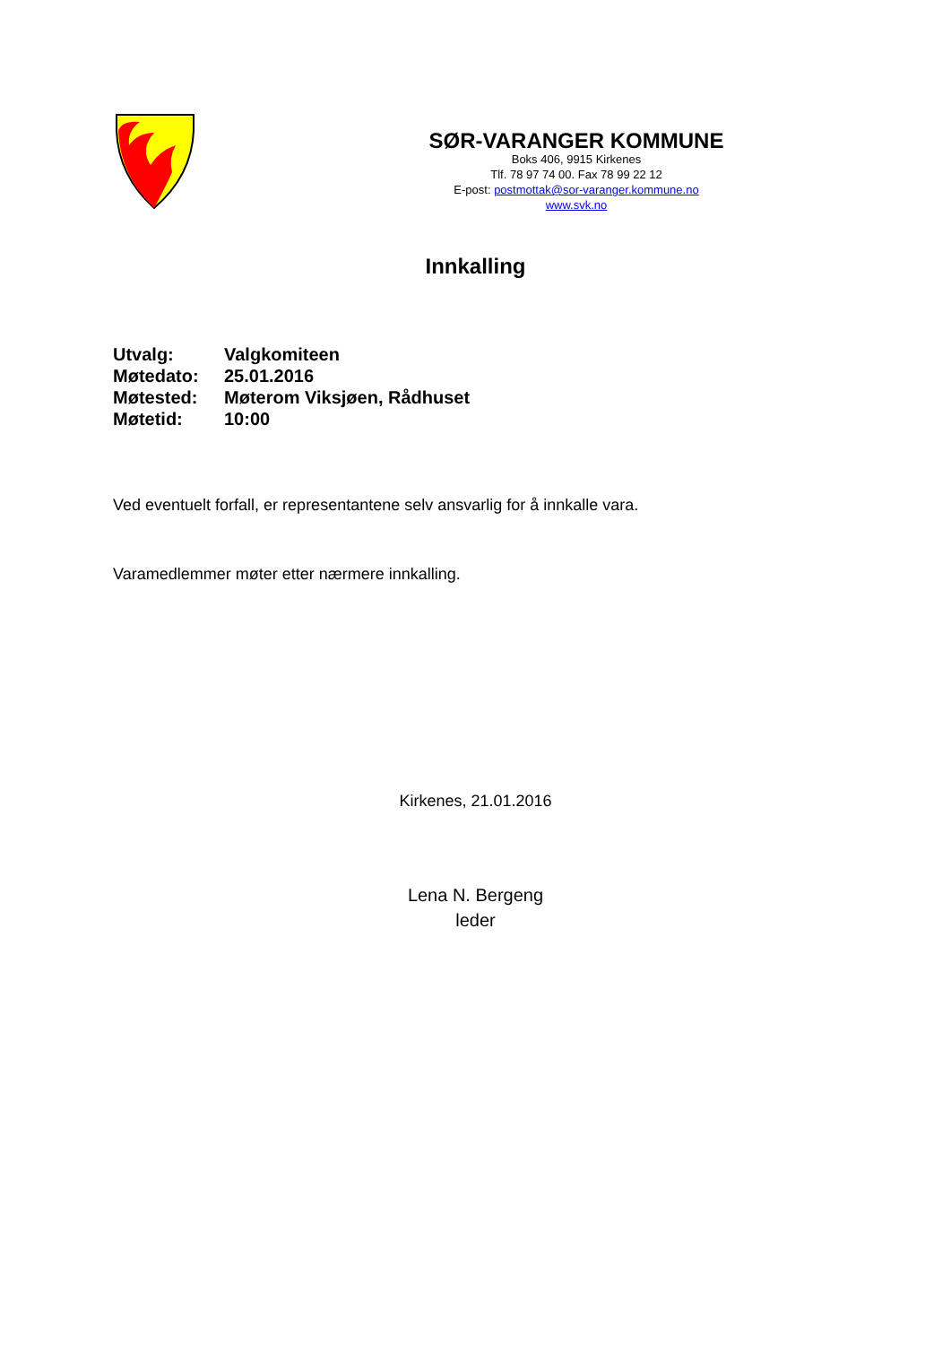SØR-VARANGER KOMMUNE
Boks 406, 9915 Kirkenes
Tlf. 78 97 74 00. Fax 78 99 22 12
E-post: postmottak@sor-varanger.kommune.no
www.svk.no
Innkalling
| Utvalg: | Valgkomiteen |
| Møtedato: | 25.01.2016 |
| Møtested: | Møterom Viksjøen, Rådhuset |
| Møtetid: | 10:00 |
Ved eventuelt forfall, er representantene selv ansvarlig for å innkalle vara.
Varamedlemmer møter etter nærmere innkalling.
Kirkenes, 21.01.2016
Lena N. Bergeng
leder